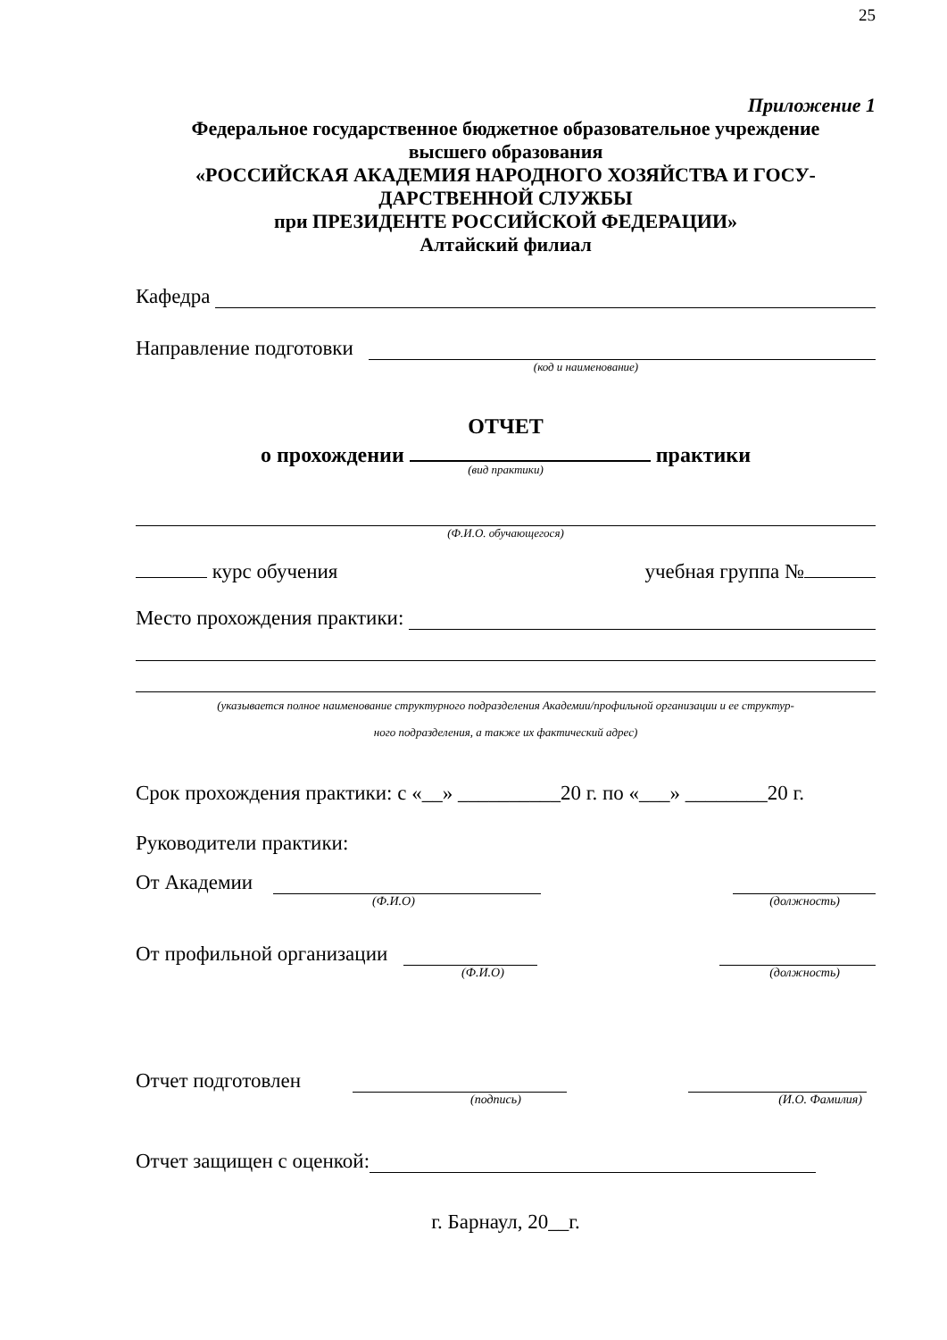25
Приложение 1
Федеральное государственное бюджетное образовательное учреждение
высшего образования
«РОССИЙСКАЯ АКАДЕМИЯ НАРОДНОГО ХОЗЯЙСТВА И ГОСУ-
ДАРСТВЕННОЙ СЛУЖБЫ
при ПРЕЗИДЕНТЕ РОССИЙСКОЙ ФЕДЕРАЦИИ»
Алтайский филиал
Кафедра
Направление подготовки
(код и наименование)
ОТЧЕТ
о прохождении практики
(вид практики)
(Ф.И.О. обучающегося)
курс обучения учебная группа №
Место прохождения практики:
(указывается полное наименование структурного подразделения Академии/профильной организации и ее структур-
ного подразделения, а также их фактический адрес)
Срок прохождения практики: с «__» __________20 г. по «___» ________20 г.
Руководители практики:
От Академии
(Ф.И.О) (должность)
От профильной организации
(Ф.И.О) (должность)
Отчет подготовлен
(подпись) (И.О. Фамилия)
Отчет защищен с оценкой:
г. Барнаул, 20__г.